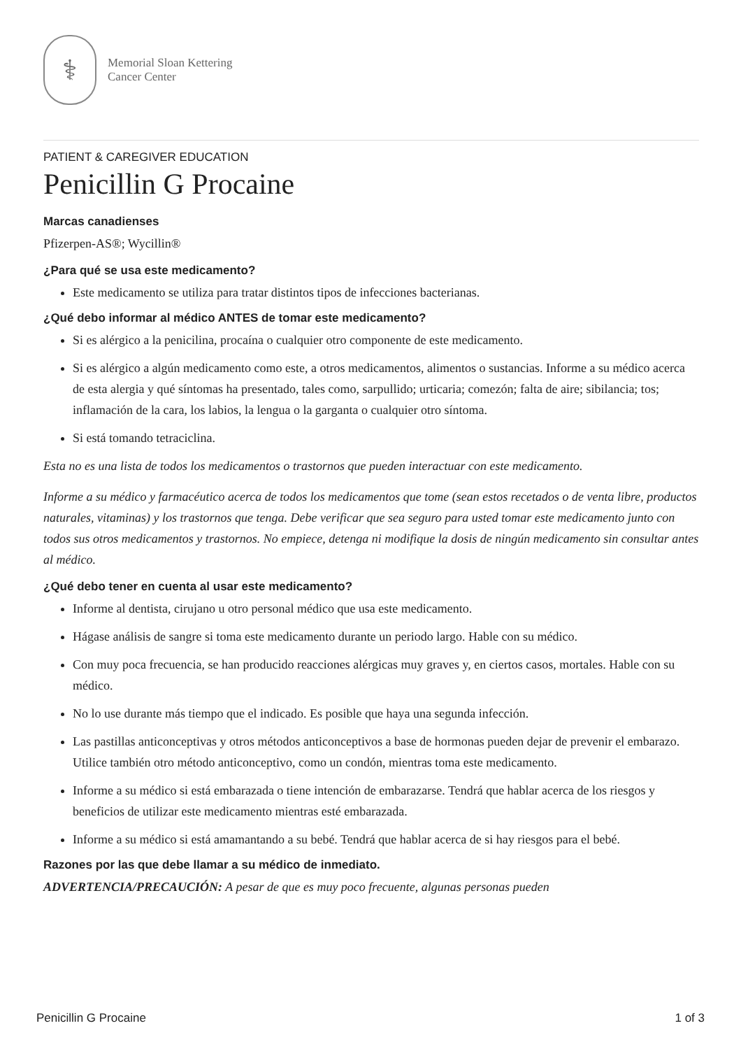⚕
Memorial Sloan Kettering
Cancer Center
PATIENT & CAREGIVER EDUCATION
Penicillin G Procaine
Marcas canadienses
Pfizerpen-AS®; Wycillin®
¿Para qué se usa este medicamento?
Este medicamento se utiliza para tratar distintos tipos de infecciones bacterianas.
¿Qué debo informar al médico ANTES de tomar este medicamento?
Si es alérgico a la penicilina, procaína o cualquier otro componente de este medicamento.
Si es alérgico a algún medicamento como este, a otros medicamentos, alimentos o sustancias. Informe a su médico acerca de esta alergia y qué síntomas ha presentado, tales como, sarpullido; urticaria; comezón; falta de aire; sibilancia; tos; inflamación de la cara, los labios, la lengua o la garganta o cualquier otro síntoma.
Si está tomando tetraciclina.
Esta no es una lista de todos los medicamentos o trastornos que pueden interactuar con este medicamento.
Informe a su médico y farmacéutico acerca de todos los medicamentos que tome (sean estos recetados o de venta libre, productos naturales, vitaminas) y los trastornos que tenga. Debe verificar que sea seguro para usted tomar este medicamento junto con todos sus otros medicamentos y trastornos. No empiece, detenga ni modifique la dosis de ningún medicamento sin consultar antes al médico.
¿Qué debo tener en cuenta al usar este medicamento?
Informe al dentista, cirujano u otro personal médico que usa este medicamento.
Hágase análisis de sangre si toma este medicamento durante un periodo largo. Hable con su médico.
Con muy poca frecuencia, se han producido reacciones alérgicas muy graves y, en ciertos casos, mortales. Hable con su médico.
No lo use durante más tiempo que el indicado. Es posible que haya una segunda infección.
Las pastillas anticonceptivas y otros métodos anticonceptivos a base de hormonas pueden dejar de prevenir el embarazo. Utilice también otro método anticonceptivo, como un condón, mientras toma este medicamento.
Informe a su médico si está embarazada o tiene intención de embarazarse. Tendrá que hablar acerca de los riesgos y beneficios de utilizar este medicamento mientras esté embarazada.
Informe a su médico si está amamantando a su bebé. Tendrá que hablar acerca de si hay riesgos para el bebé.
Razones por las que debe llamar a su médico de inmediato.
ADVERTENCIA/PRECAUCIÓN: A pesar de que es muy poco frecuente, algunas personas pueden
Penicillin G Procaine 1 of 3